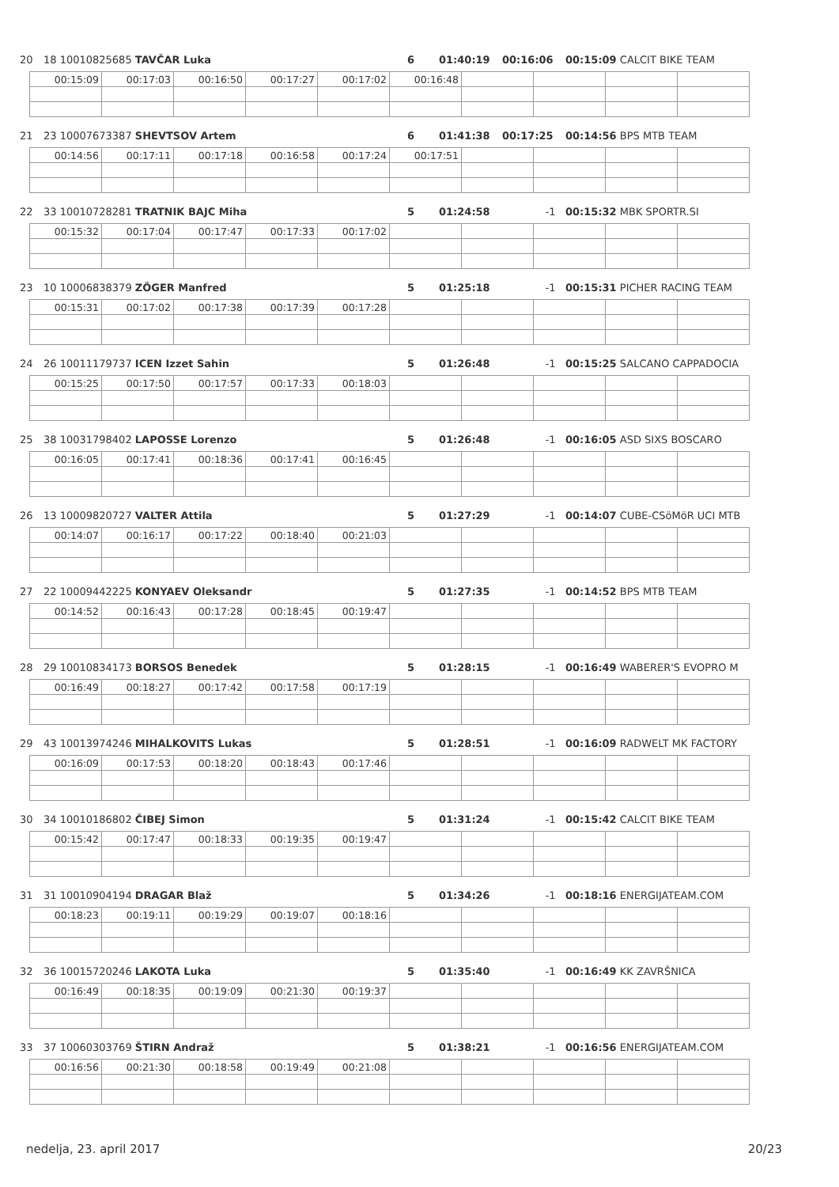20 18 10010825685 TAVČAR Luka 6 01:40:19 00:16:06 00:15:09 CALCIT BIKE TEAM
| 00:15:09 | 00:17:03 | 00:16:50 | 00:17:27 | 00:17:02 | 00:16:48 | | | | |
21 23 10007673387 SHEVTSOV Artem 6 01:41:38 00:17:25 00:14:56 BPS MTB TEAM
| 00:14:56 | 00:17:11 | 00:17:18 | 00:16:58 | 00:17:24 | 00:17:51 | | | | |
22 33 10010728281 TRATNIK BAJC Miha 5 01:24:58 -1 00:15:32 MBK SPORTR.SI
| 00:15:32 | 00:17:04 | 00:17:47 | 00:17:33 | 00:17:02 | | | | | |
23 10 10006838379 ZÖGER Manfred 5 01:25:18 -1 00:15:31 PICHER RACING TEAM
| 00:15:31 | 00:17:02 | 00:17:38 | 00:17:39 | 00:17:28 | | | | | |
24 26 10011179737 ICEN Izzet Sahin 5 01:26:48 -1 00:15:25 SALCANO CAPPADOCIA
| 00:15:25 | 00:17:50 | 00:17:57 | 00:17:33 | 00:18:03 | | | | | |
25 38 10031798402 LAPOSSE Lorenzo 5 01:26:48 -1 00:16:05 ASD SIXS BOSCARO
| 00:16:05 | 00:17:41 | 00:18:36 | 00:17:41 | 00:16:45 | | | | | |
26 13 10009820727 VALTER Attila 5 01:27:29 -1 00:14:07 CUBE-CSöMöR UCI MTB
| 00:14:07 | 00:16:17 | 00:17:22 | 00:18:40 | 00:21:03 | | | | | |
27 22 10009442225 KONYAEV Oleksandr 5 01:27:35 -1 00:14:52 BPS MTB TEAM
| 00:14:52 | 00:16:43 | 00:17:28 | 00:18:45 | 00:19:47 | | | | | |
28 29 10010834173 BORSOS Benedek 5 01:28:15 -1 00:16:49 WABERER'S EVOPRO M
| 00:16:49 | 00:18:27 | 00:17:42 | 00:17:58 | 00:17:19 | | | | | |
29 43 10013974246 MIHALKOVITS Lukas 5 01:28:51 -1 00:16:09 RADWELT MK FACTORY
| 00:16:09 | 00:17:53 | 00:18:20 | 00:18:43 | 00:17:46 | | | | | |
30 34 10010186802 ČIBEJ Simon 5 01:31:24 -1 00:15:42 CALCIT BIKE TEAM
| 00:15:42 | 00:17:47 | 00:18:33 | 00:19:35 | 00:19:47 | | | | | |
31 31 10010904194 DRAGAR Blaž 5 01:34:26 -1 00:18:16 ENERGIJATEAM.COM
| 00:18:23 | 00:19:11 | 00:19:29 | 00:19:07 | 00:18:16 | | | | | |
32 36 10015720246 LAKOTA Luka 5 01:35:40 -1 00:16:49 KK ZAVRŠNICA
| 00:16:49 | 00:18:35 | 00:19:09 | 00:21:30 | 00:19:37 | | | | | |
33 37 10060303769 ŠTIRN Andraž 5 01:38:21 -1 00:16:56 ENERGIJATEAM.COM
| 00:16:56 | 00:21:30 | 00:18:58 | 00:19:49 | 00:21:08 | | | | | |
nedelja, 23. april 2017 20/23